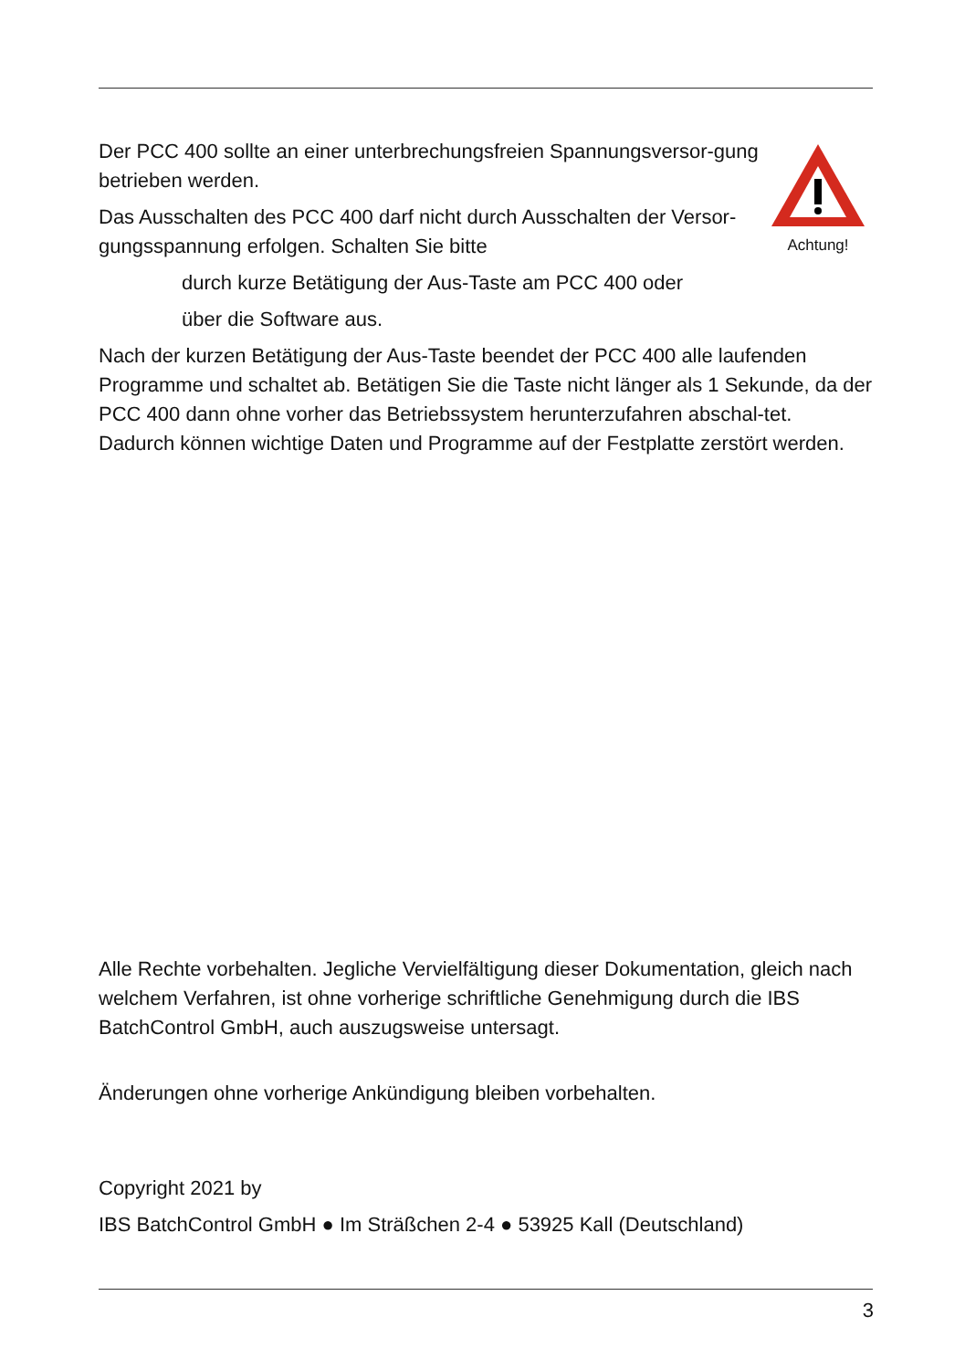Achtung!
Der PCC 400 sollte an einer unterbrechungsfreien Spannungsversor-gung betrieben werden.
Das Ausschalten des PCC 400 darf nicht durch Ausschalten der Versor-gungsspannung erfolgen. Schalten Sie bitte
durch kurze Betätigung der Aus-Taste am PCC 400 oder
über die Software aus.
Nach der kurzen Betätigung der Aus-Taste beendet der PCC 400 alle laufenden Programme und schaltet ab. Betätigen Sie die Taste nicht länger als 1 Sekunde, da der PCC 400 dann ohne vorher das Betriebssystem herunterzufahren abschal-tet. Dadurch können wichtige Daten und Programme auf der Festplatte zerstört werden.
Alle Rechte vorbehalten. Jegliche Vervielfältigung dieser Dokumentation, gleich nach welchem Verfahren, ist ohne vorherige schriftliche Genehmigung durch die IBS BatchControl GmbH, auch auszugsweise untersagt.
Änderungen ohne vorherige Ankündigung bleiben vorbehalten.
Copyright 2021 by
IBS BatchControl GmbH ● Im Sträßchen 2-4 ● 53925 Kall (Deutschland)
3